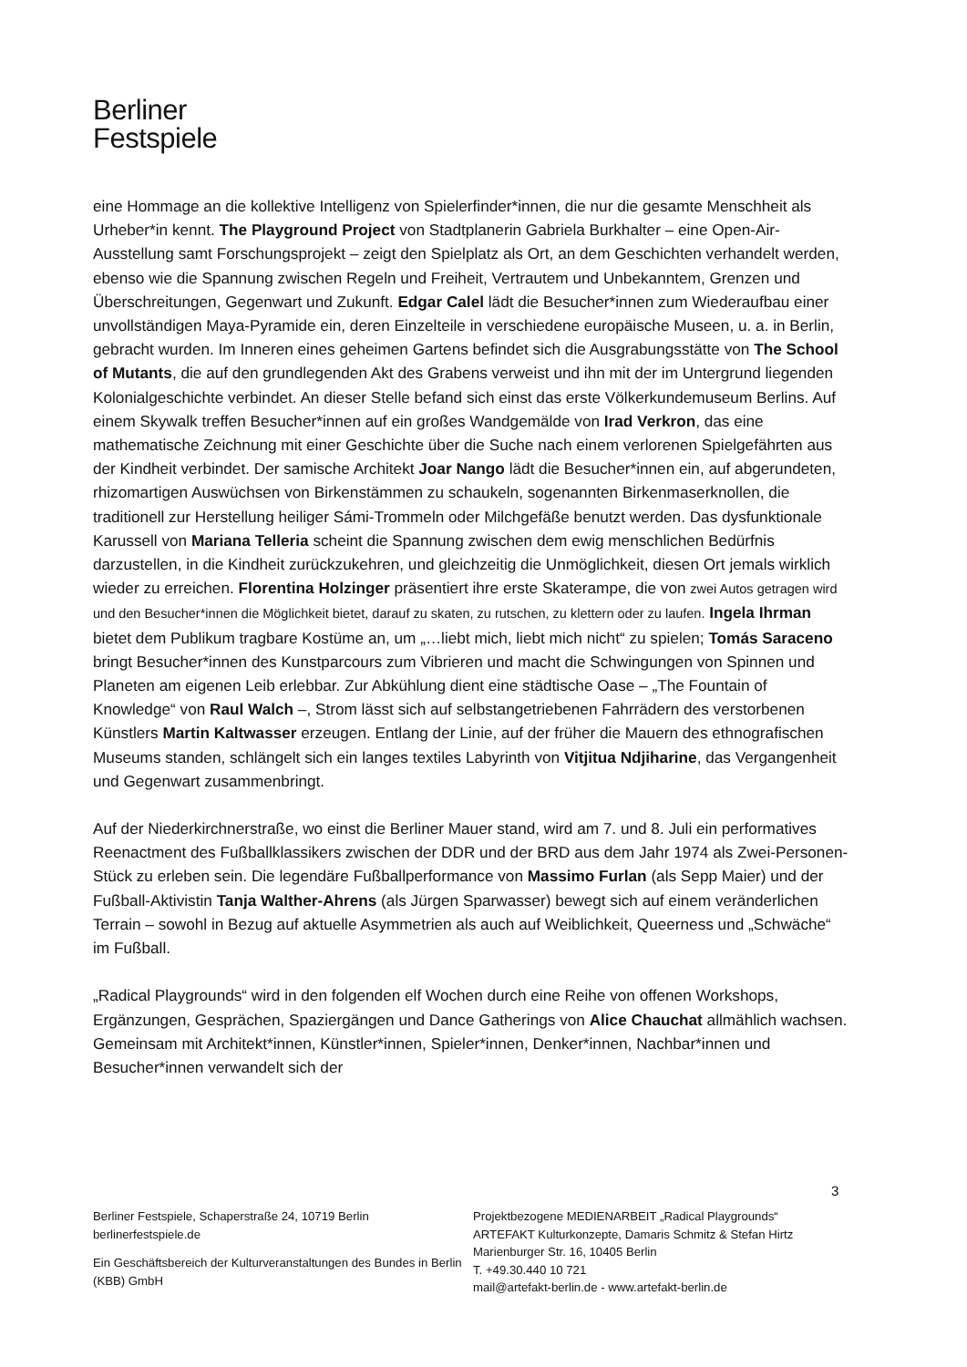Berliner
Festspiele
eine Hommage an die kollektive Intelligenz von Spielerfinder*innen, die nur die gesamte Menschheit als Urheber*in kennt. The Playground Project von Stadtplanerin Gabriela Burkhalter – eine Open-Air-Ausstellung samt Forschungsprojekt – zeigt den Spielplatz als Ort, an dem Geschichten verhandelt werden, ebenso wie die Spannung zwischen Regeln und Freiheit, Vertrautem und Unbekanntem, Grenzen und Überschreitungen, Gegenwart und Zukunft. Edgar Calel lädt die Besucher*innen zum Wiederaufbau einer unvollständigen Maya-Pyramide ein, deren Einzelteile in verschiedene europäische Museen, u. a. in Berlin, gebracht wurden. Im Inneren eines geheimen Gartens befindet sich die Ausgrabungsstätte von The School of Mutants, die auf den grundlegenden Akt des Grabens verweist und ihn mit der im Untergrund liegenden Kolonialgeschichte verbindet. An dieser Stelle befand sich einst das erste Völkerkundemuseum Berlins. Auf einem Skywalk treffen Besucher*innen auf ein großes Wandgemälde von Irad Verkron, das eine mathematische Zeichnung mit einer Geschichte über die Suche nach einem verlorenen Spielgefährten aus der Kindheit verbindet. Der samische Architekt Joar Nango lädt die Besucher*innen ein, auf abgerundeten, rhizomartigen Auswüchsen von Birkenstämmen zu schaukeln, sogenannten Birkenmaserknollen, die traditionell zur Herstellung heiliger Sámi-Trommeln oder Milchgefäße benutzt werden. Das dysfunktionale Karussell von Mariana Telleria scheint die Spannung zwischen dem ewig menschlichen Bedürfnis darzustellen, in die Kindheit zurückzukehren, und gleichzeitig die Unmöglichkeit, diesen Ort jemals wirklich wieder zu erreichen. Florentina Holzinger präsentiert ihre erste Skaterampe, die von zwei Autos getragen wird und den Besucher*innen die Möglichkeit bietet, darauf zu skaten, zu rutschen, zu klettern oder zu laufen. Ingela Ihrman bietet dem Publikum tragbare Kostüme an, um „…liebt mich, liebt mich nicht“ zu spielen; Tomás Saraceno bringt Besucher*innen des Kunstparcours zum Vibrieren und macht die Schwingungen von Spinnen und Planeten am eigenen Leib erlebbar. Zur Abkühlung dient eine städtische Oase – „The Fountain of Knowledge“ von Raul Walch –, Strom lässt sich auf selbstangetriebenen Fahrrädern des verstorbenen Künstlers Martin Kaltwasser erzeugen. Entlang der Linie, auf der früher die Mauern des ethnografischen Museums standen, schlängelt sich ein langes textiles Labyrinth von Vitjitua Ndjiharine, das Vergangenheit und Gegenwart zusammenbringt.
Auf der Niederkirchnerstraße, wo einst die Berliner Mauer stand, wird am 7. und 8. Juli ein performatives Reenactment des Fußballklassikers zwischen der DDR und der BRD aus dem Jahr 1974 als Zwei-Personen-Stück zu erleben sein. Die legendäre Fußballperformance von Massimo Furlan (als Sepp Maier) und der Fußball-Aktivistin Tanja Walther-Ahrens (als Jürgen Sparwasser) bewegt sich auf einem veränderlichen Terrain – sowohl in Bezug auf aktuelle Asymmetrien als auch auf Weiblichkeit, Queerness und „Schwäche“ im Fußball.
„Radical Playgrounds“ wird in den folgenden elf Wochen durch eine Reihe von offenen Workshops, Ergänzungen, Gesprächen, Spaziergängen und Dance Gatherings von Alice Chauchat allmählich wachsen. Gemeinsam mit Architekt*innen, Künstler*innen, Spieler*innen, Denker*innen, Nachbar*innen und Besucher*innen verwandelt sich der
3
Berliner Festspiele, Schaperstraße 24, 10719 Berlin
berlinerfestspiele.de
Ein Geschäftsbereich der Kulturveranstaltungen des Bundes in Berlin (KBB) GmbH
Projektbezogene MEDIENARBEIT „Radical Playgrounds“
ARTEFAKT Kulturkonzepte, Damaris Schmitz & Stefan Hirtz
Marienburger Str. 16, 10405 Berlin
T. +49.30.440 10 721
mail@artefakt-berlin.de - www.artefakt-berlin.de